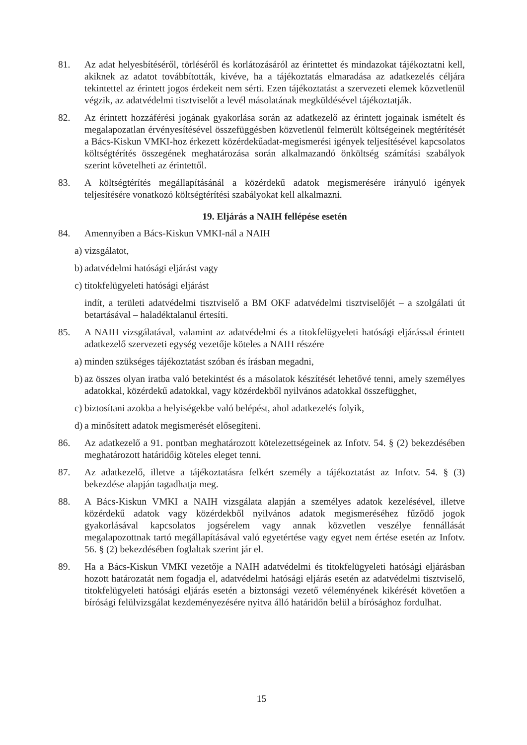81. Az adat helyesbítéséről, törléséről és korlátozásáról az érintettet és mindazokat tájékoztatni kell, akiknek az adatot továbbították, kivéve, ha a tájékoztatás elmaradása az adatkezelés céljára tekintettel az érintett jogos érdekeit nem sérti. Ezen tájékoztatást a szervezeti elemek közvetlenül végzik, az adatvédelmi tisztviselőt a levél másolatának megküldésével tájékoztatják.
82. Az érintett hozzáférési jogának gyakorlása során az adatkezelő az érintett jogainak ismételt és megalapozatlan érvényesítésével összefüggésben közvetlenül felmerült költségeinek megtérítését a Bács-Kiskun VMKI-hoz érkezett közérdekűadat-megismerési igények teljesítésével kapcsolatos költségtérítés összegének meghatározása során alkalmazandó önköltség számítási szabályok szerint követelheti az érintettől.
83. A költségtérítés megállapításánál a közérdekű adatok megismerésére irányuló igények teljesítésére vonatkozó költségtérítési szabályokat kell alkalmazni.
19. Eljárás a NAIH fellépése esetén
84. Amennyiben a Bács-Kiskun VMKI-nál a NAIH
a)
vizsgálatot,
b)
adatvédelmi hatósági eljárást vagy
c)
titokfelügyeleti hatósági eljárást
indít, a területi adatvédelmi tisztviselő a BM OKF adatvédelmi tisztviselőjét – a szolgálati út betartásával – haladéktalanul értesíti.
85. A NAIH vizsgálatával, valamint az adatvédelmi és a titokfelügyeleti hatósági eljárással érintett adatkezelő szervezeti egység vezetője köteles a NAIH részére
a)
minden szükséges tájékoztatást szóban és írásban megadni,
b)
az összes olyan iratba való betekintést és a másolatok készítését lehetővé tenni, amely személyes adatokkal, közérdekű adatokkal, vagy közérdekből nyilvános adatokkal összefügghet,
c)
biztosítani azokba a helyiségekbe való belépést, ahol adatkezelés folyik,
d)
a minősített adatok megismerését elősegíteni.
86. Az adatkezelő a 91. pontban meghatározott kötelezettségeinek az Infotv. 54. § (2) bekezdésében meghatározott határidőig köteles eleget tenni.
87. Az adatkezelő, illetve a tájékoztatásra felkért személy a tájékoztatást az Infotv. 54. § (3) bekezdése alapján tagadhatja meg.
88. A Bács-Kiskun VMKI a NAIH vizsgálata alapján a személyes adatok kezelésével, illetve közérdekű adatok vagy közérdekből nyilvános adatok megismeréséhez fűződő jogok gyakorlásával kapcsolatos jogsérelem vagy annak közvetlen veszélye fennállását megalapozottnak tartó megállapításával való egyetértése vagy egyet nem értése esetén az Infotv. 56. § (2) bekezdésében foglaltak szerint jár el.
89. Ha a Bács-Kiskun VMKI vezetője a NAIH adatvédelmi és titokfelügyeleti hatósági eljárásban hozott határozatát nem fogadja el, adatvédelmi hatósági eljárás esetén az adatvédelmi tisztviselő, titokfelügyeleti hatósági eljárás esetén a biztonsági vezető véleményének kikérését követően a bírósági felülvizsgálat kezdeményezésére nyitva álló határidőn belül a bírósághoz fordulhat.
15